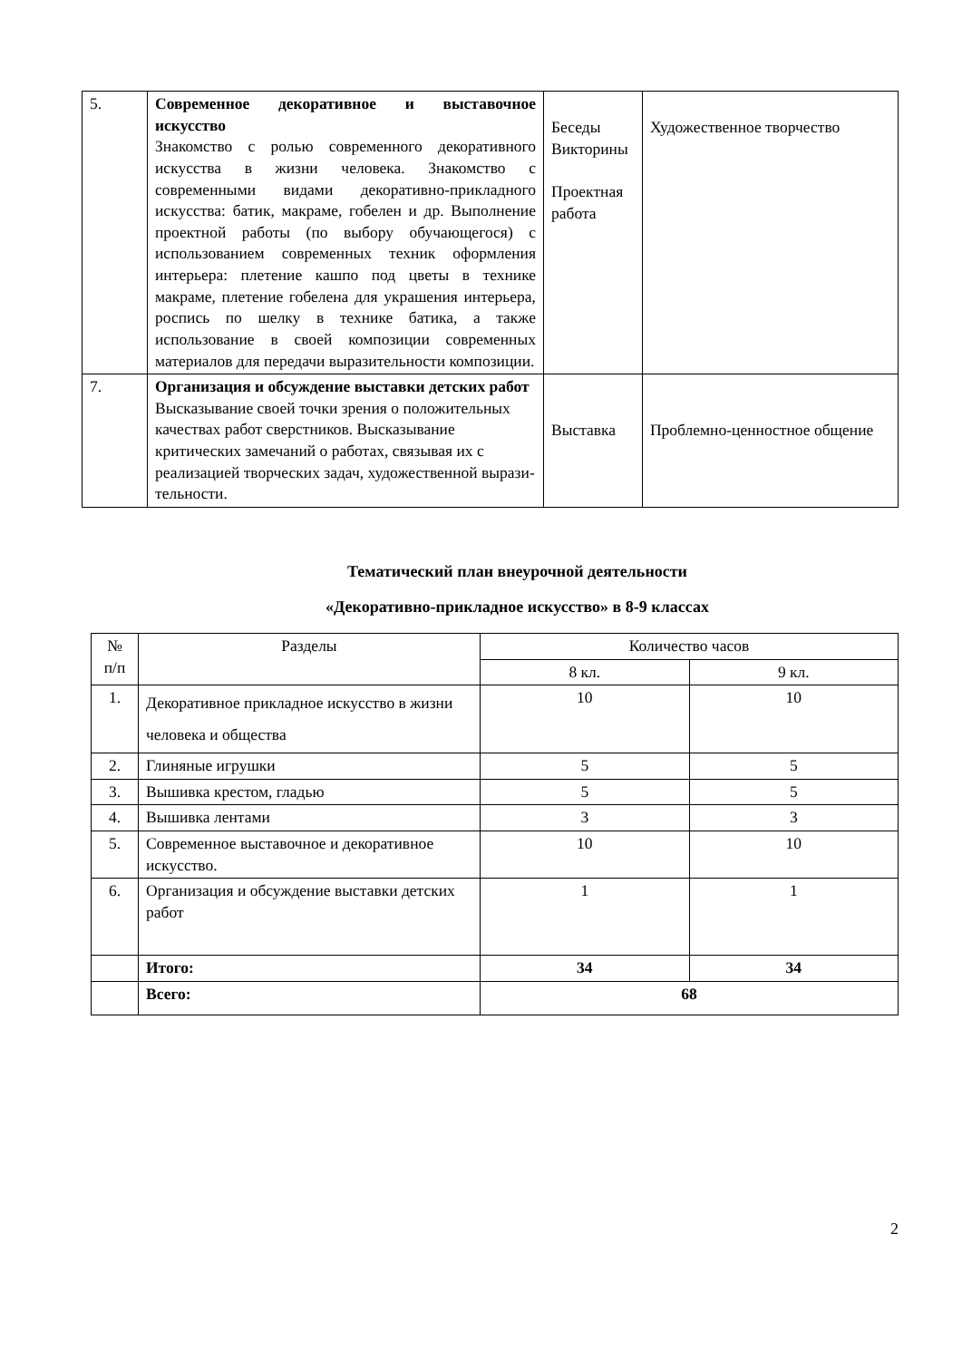| 5. | Современное декоративное и выставочное искусство Знакомство с ролью современного декоративного искусства в жизни человека. Знакомство с современными видами декоративно-прикладного искусства: батик, макраме, гобелен и др. Выполнение проектной работы (по выбору обучающегося) с использованием современных техник оформления интерьера: плетение кашпо под цветы в технике макраме, плетение гобелена для украшения интерьера, роспись по шелку в технике батика, а также использование в своей композиции современных материалов для передачи выразительности композиции. | Беседы Викторины Проектная работа | Художественное творчество |
| 7. | Организация и обсуждение выставки детских работ Высказывание своей точки зрения о положительных качествах работ сверстников. Высказывание критических замечаний о работах, связывая их с реализацией творческих задач, художественной вырази-тельности. | Выставка | Проблемно-ценностное общение |
Тематический план внеурочной деятельности
«Декоративно-прикладное искусство» в 8-9 классах
| № п/п | Разделы | Количество часов | |
| --- | --- | --- | --- |
| | | 8 кл. | 9 кл. |
| 1. | Декоративное прикладное искусство в жизни человека и общества | 10 | 10 |
| 2. | Глиняные игрушки | 5 | 5 |
| 3. | Вышивка крестом, гладью | 5 | 5 |
| 4. | Вышивка лентами | 3 | 3 |
| 5. | Современное выставочное и декоративное искусство. | 10 | 10 |
| 6. | Организация и обсуждение выставки детских работ | 1 | 1 |
| | Итого: | 34 | 34 |
| | Всего: | 68 | |
2